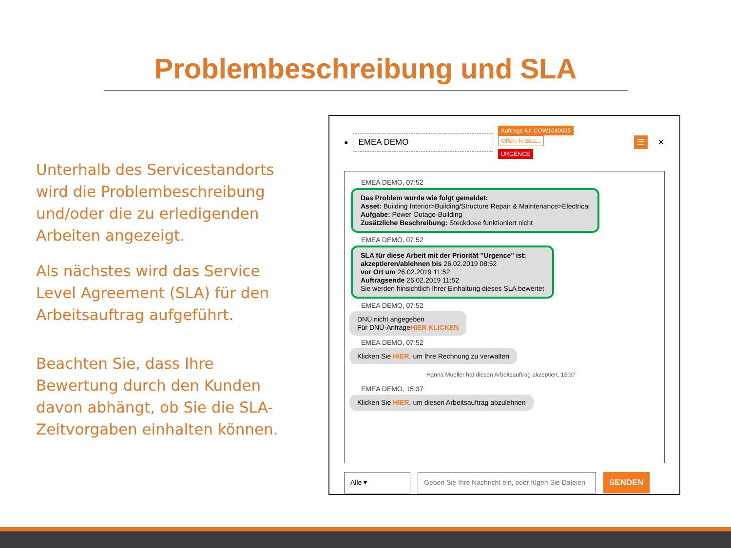Problembeschreibung und SLA
Unterhalb des Servicestandorts wird die Problembeschreibung und/oder die zu erledigenden Arbeiten angezeigt.
Als nächstes wird das Service Level Agreement (SLA) für den Arbeitsauftrag aufgeführt.
Beachten Sie, dass Ihre Bewertung durch den Kunden davon abhängt, ob Sie die SLA-Zeitvorgaben einhalten können.
●
EMEA DEMO
Auftrags-Nr. COW1040035 Offen: In Bea...
URGENCE
☰ ✕
EMEA DEMO, 07:52
Das Problem wurde wie folgt gemeldet:
Asset: Building Interior>Building/Structure Repair & Maintenance>Electrical
Aufgabe: Power Outage-Building
Zusätzliche Beschreibung: Steckdose funktioniert nicht
EMEA DEMO, 07:52
SLA für diese Arbeit mit der Priorität "Urgence" ist:
akzeptieren/ablehnen bis 26.02.2019 08:52
vor Ort um 26.02.2019 11:52
Auftragsende 26.02.2019 11:52
Sie werden hinsichtlich Ihrer Einhaltung dieses SLA bewertet
EMEA DEMO, 07:52
DNÜ nicht angegeben
Für DNÜ-AnfrageHIER KLICKEN
EMEA DEMO, 07:52
Klicken Sie HIER, um Ihre Rechnung zu verwalten
Hanna Mueller hat diesen Arbeitsauftrag akzeptiert, 15:37
EMEA DEMO, 15:37
Klicken Sie HIER, um diesen Arbeitsauftrag abzulehnen
Alle ▾ Geben Sie Ihre Nachricht ein, oder fügen Sie Dateien
SENDEN